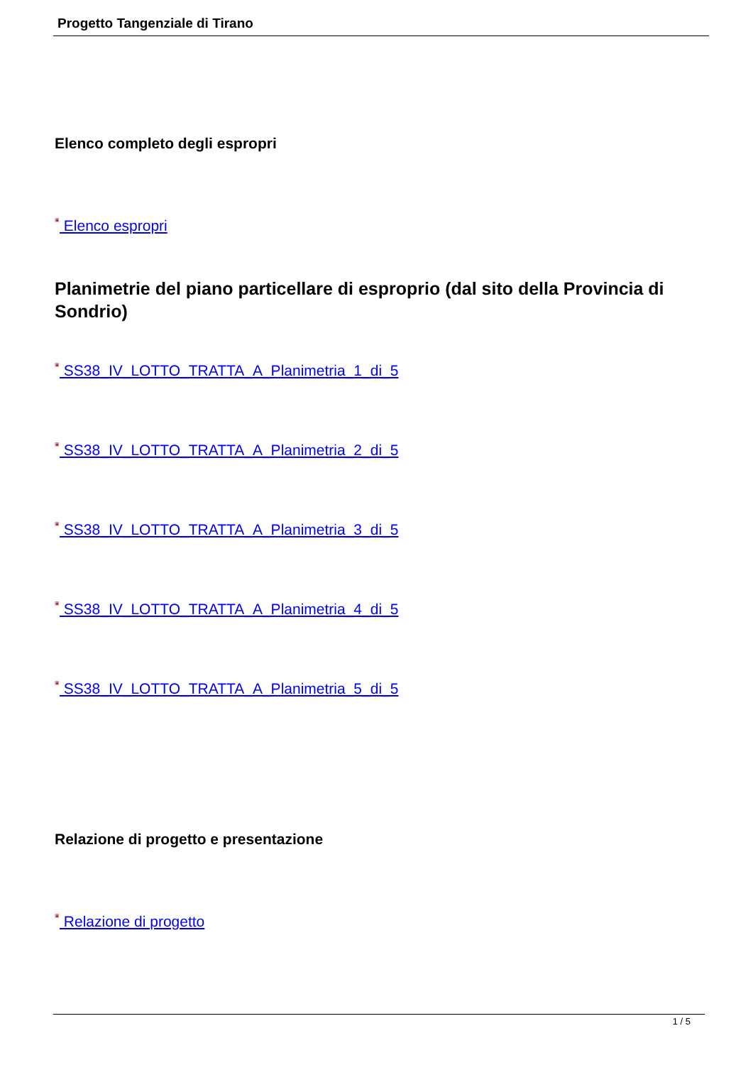Progetto Tangenziale di Tirano
Elenco completo degli espropri
▣ Elenco espropri
Planimetrie del piano particellare di esproprio (dal sito della Provincia di Sondrio)
▣ SS38_IV_LOTTO_TRATTA_A_Planimetria_1_di_5
▣ SS38_IV_LOTTO_TRATTA_A_Planimetria_2_di_5
▣ SS38_IV_LOTTO_TRATTA_A_Planimetria_3_di_5
▣ SS38_IV_LOTTO_TRATTA_A_Planimetria_4_di_5
▣ SS38_IV_LOTTO_TRATTA_A_Planimetria_5_di_5
Relazione di progetto e presentazione
▣ Relazione di progetto
1 / 5